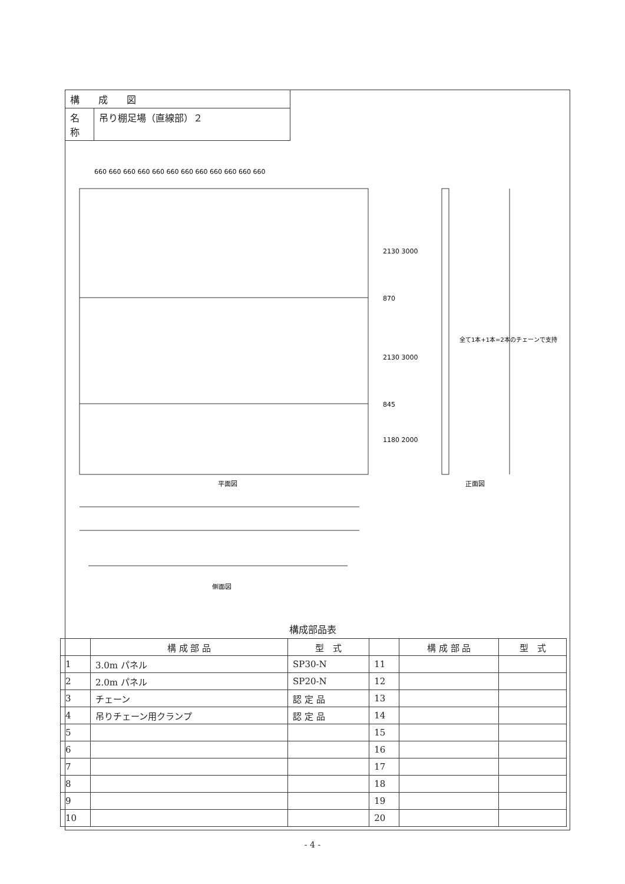| 構 成 図 | |
| 名 称 | 吊り棚足場（直線部）２ |
660 660 660 660 660 660 660 660 660 660 660 660
平面図
2130 3000
870
2130 3000
845
1180 2000
正面図
全て1本+1本=2本のチェーンで支持
側面図
構成部品表
| | 構 成 部 品 | 型 式 | | 構 成 部 品 | 型 式 |
| --- | --- | --- | --- | --- | --- |
| 1 | 3.0m パネル | SP30-N | 11 | | |
| 2 | 2.0m パネル | SP20-N | 12 | | |
| 3 | チェーン | 認 定 品 | 13 | | |
| 4 | 吊りチェーン用クランプ | 認 定 品 | 14 | | |
| 5 | | | 15 | | |
| 6 | | | 16 | | |
| 7 | | | 17 | | |
| 8 | | | 18 | | |
| 9 | | | 19 | | |
| 10 | | | 20 | | |
- 4 -